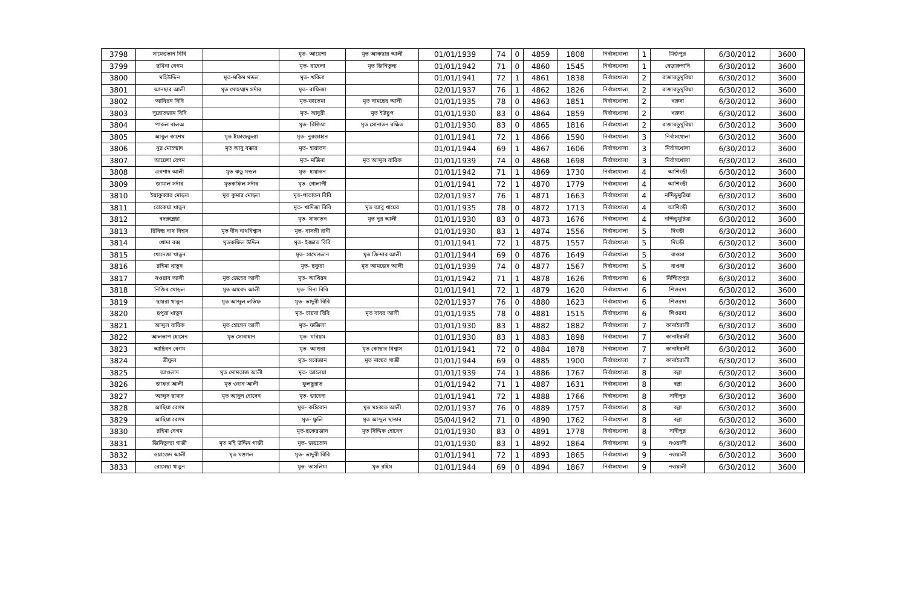| 3798 | সামেত্তভান বিবি | | মৃত- আয়েশা | মৃত আকছার আলী | 01/01/1939 | 74 | 0 | 4859 | 1808 | নির্বাসখোলা | 1 | মির্জপুর | 6/30/2012 | 3600 |
| 3799 | ছখিনা বেগম | | মৃত- রাহেলা | মৃত জিনিতুল্য | 01/01/1942 | 71 | 0 | 4860 | 1545 | নির্বাসখোলা | 1 | বেড়ারুপানি | 6/30/2012 | 3600 |
| 3800 | মহিউদ্দিন | মৃত-মকিম মন্ডল | মৃত- খবিলা | | 01/01/1941 | 72 | 1 | 4861 | 1838 | নির্বাসখোলা | 2 | রাজারডুমুরিয়া | 6/30/2012 | 3600 |
| 3801 | আনছার আলী | মৃত মোহম্মাদ সর্দার | মৃত- রাফিজা | | 02/01/1937 | 76 | 1 | 4862 | 1826 | নির্বাসখোলা | 2 | রাজারডুমুরিয়া | 6/30/2012 | 3600 |
| 3802 | আবিরন বিবি | | মৃত-ফাতেমা | মৃত সামছের আলী | 01/01/1935 | 78 | 0 | 4863 | 1851 | নির্বাসখোলা | 2 | খরুসা | 6/30/2012 | 3600 |
| 3803 | সুরোতজান বিবি | | মৃত- আদুরী | মৃত ইউছুপ | 01/01/1930 | 83 | 0 | 4864 | 1859 | নির্বাসখোলা | 2 | খরুসা | 6/30/2012 | 3600 |
| 3804 | পারুল বালঅ | | মৃত- রিজিয়া | মৃত সোনাতন রক্ষিত | 01/01/1930 | 83 | 0 | 4865 | 1816 | নির্বাসখোলা | 2 | রাজারডুমুরিয়া | 6/30/2012 | 3600 |
| 3805 | আবুল কাশেম | মৃত ইফাজতুল্যা | মৃত- নুরজাহান | | 01/01/1941 | 72 | 1 | 4866 | 1590 | নির্বাসখোলা | 3 | নির্বাসখোলা | 6/30/2012 | 3600 |
| 3806 | নুর মোহম্মাদ | মৃত আবু বক্কার | মৃত- হায়াতন | | 01/01/1944 | 69 | 1 | 4867 | 1606 | নির্বাসখোলা | 3 | নির্বাসখোলা | 6/30/2012 | 3600 |
| 3807 | আয়েশা বেগম | | মৃত- মর্জিনা | মৃত আব্দুল বারিক | 01/01/1939 | 74 | 0 | 4868 | 1698 | নির্বাসখোলা | 3 | নির্বাসখোলা | 6/30/2012 | 3600 |
| 3808 | এরশাদ আলী | মৃত ঝড়ু মন্ডল | মৃত- হায়াতন | | 01/01/1942 | 71 | 1 | 4869 | 1730 | নির্বাসখোলা | 4 | আশিংড়ী | 6/30/2012 | 3600 |
| 3809 | জামাল সর্দার | মৃতকফিল সর্দার | মৃত- গোলাপী | | 01/01/1941 | 72 | 1 | 4870 | 1779 | নির্বাসখোলা | 4 | আশিংড়ী | 6/30/2012 | 3600 |
| 3810 | ইয়াকুব্বার মোড়ল | মৃত কুমার মোড়ল | মৃত-পাতাতন বিবি | | 02/01/1937 | 76 | 1 | 4871 | 1663 | নির্বাসখোলা | 4 | নন্দিডুমুরিয়া | 6/30/2012 | 3600 |
| 3811 | রোকেয়া খাতুন | | মৃত- খাদিজা বিবি | মৃত আবু খায়ের | 01/01/1935 | 78 | 0 | 4872 | 1713 | নির্বাসখোলা | 4 | আশিংড়ী | 6/30/2012 | 3600 |
| 3812 | বদরুন্নেছা | | মৃত- সাফাতন | মৃত নুর আলী | 01/01/1930 | 83 | 0 | 4873 | 1676 | নির্বাসখোলা | 4 | নন্দিডুমুরিয়া | 6/30/2012 | 3600 |
| 3813 | রিবিন্দ্র নাথ বিশ্বস | মৃত দীন নাথবিশ্বাস | মৃত- বাসন্তী রানী | | 01/01/1930 | 83 | 1 | 4874 | 1556 | নির্বাসখোলা | 5 | দিঘড়ী | 6/30/2012 | 3600 |
| 3814 | খোদা বক্স | মৃতকফিল উদ্দিন | মৃত- ইজ্জাত বিবি | | 01/01/1941 | 72 | 1 | 4875 | 1557 | নির্বাসখোলা | 5 | দিঘড়ী | 6/30/2012 | 3600 |
| 3815 | খোদেজা খাতুন | | মৃত- সামেত্তভান | মৃত জিন্দার আলী | 01/01/1944 | 69 | 0 | 4876 | 1649 | নির্বাসখোলা | 5 | বাওসা | 6/30/2012 | 3600 |
| 3816 | রহিমা খাতুন | | মৃত- ছফুরা | মৃত আমজেদ আলী | 01/01/1939 | 74 | 0 | 4877 | 1567 | নির্বাসখোলা | 5 | বাওসা | 6/30/2012 | 3600 |
| 3817 | নওয়াব আলী | মৃত জেহের আলী | মৃত- আখিরন | | 01/01/1942 | 71 | 1 | 4878 | 1626 | নির্বাসখোলা | 6 | নিশ্চিন্তপুর | 6/30/2012 | 3600 |
| 3818 | নিজির মোড়ল | মৃত আবেদ আলী | মৃত- মিনা বিবি | | 01/01/1941 | 72 | 1 | 4879 | 1620 | নির্বাসখোলা | 6 | শিওরদা | 6/30/2012 | 3600 |
| 3819 | ছায়রা খাতুন | মৃত আব্দুল লতিফ | মৃত- ভাদুরী বিবি | | 02/01/1937 | 76 | 0 | 4880 | 1623 | নির্বাসখোলা | 6 | শিওরদা | 6/30/2012 | 3600 |
| 3820 | ছপুরা খাতুন | | মৃত- চায়না বিবি | মৃত বাবর আলী | 01/01/1935 | 78 | 0 | 4881 | 1515 | নির্বাসখোলা | 6 | শিওরদা | 6/30/2012 | 3600 |
| 3821 | আব্দুল বারিক | মৃত হোসেন আলী | মৃত- ফজিলা | | 01/01/1930 | 83 | 1 | 4882 | 1882 | নির্বাসখোলা | 7 | কানাইরালী | 6/30/2012 | 3600 |
| 3822 | আলতাপ হোসেন | মৃত সোবাহান | মৃত- মরিয়ম | | 01/01/1930 | 83 | 1 | 4883 | 1898 | নির্বাসখোলা | 7 | কানাইরালী | 6/30/2012 | 3600 |
| 3823 | আছিরন বেগম | | মৃত- আশুরা | মৃত কোছার বিশ্বাস | 01/01/1941 | 72 | 0 | 4884 | 1878 | নির্বাসখোলা | 7 | কানাইরালী | 6/30/2012 | 3600 |
| 3824 | ত্রীফুল | | মৃত- সবেজান | মৃত নাছের গাজী | 01/01/1944 | 69 | 0 | 4885 | 1900 | নির্বাসখোলা | 7 | কানাইরালী | 6/30/2012 | 3600 |
| 3825 | আওলাদ | মৃত মোমতাজ আলী | মৃত- আলেয়া | | 01/01/1939 | 74 | 1 | 4886 | 1767 | নির্বাসখোলা | 8 | বল্লা | 6/30/2012 | 3600 |
| 3826 | জাফর আলী | মৃত ওহাব আলী | ফুলছুরাত | | 01/01/1942 | 71 | 1 | 4887 | 1631 | নির্বাসখোলা | 8 | বল্লা | 6/30/2012 | 3600 |
| 3827 | আব্দুস ছামাদ | মৃত আবুল হোসেন | মৃত- জাহেদা | | 01/01/1941 | 72 | 1 | 4888 | 1766 | নির্বাসখোলা | 8 | সাদীপুর | 6/30/2012 | 3600 |
| 3828 | আছিয়া বেগম | | মৃত- কহিরোন | মৃত মহব্বত আলী | 02/01/1937 | 76 | 0 | 4889 | 1757 | নির্বাসখোলা | 8 | বল্লা | 6/30/2012 | 3600 |
| 3829 | আছিয়া বেগম | | মৃত- ফুলি | মৃত আব্দুল ছাত্তার | 05/04/1942 | 71 | 0 | 4890 | 1762 | নির্বাসখোলা | 8 | বল্লা | 6/30/2012 | 3600 |
| 3830 | রহিমা বেগম | | মৃত-ছকেরজান | মৃত সিদ্দিক হোসেন | 01/01/1930 | 83 | 0 | 4891 | 1778 | নির্বাসখোলা | 8 | সাদীপুর | 6/30/2012 | 3600 |
| 3831 | জিনিতুল্যা গাজী | মৃত মহি উদ্দিন গাজী | মৃত- জয়তোন | | 01/01/1930 | 83 | 1 | 4892 | 1864 | নির্বাসখোলা | 9 | নওয়ালী | 6/30/2012 | 3600 |
| 3832 | ওয়াজেদ আলী | মৃত মঙগল | মৃত- ভাদুরী বিবি | | 01/01/1941 | 72 | 1 | 4893 | 1865 | নির্বাসখোলা | 9 | নওয়ালী | 6/30/2012 | 3600 |
| 3833 | রোমেছা খাতুন | | মৃত- তাসলিমা | মৃত রহিম | 01/01/1944 | 69 | 0 | 4894 | 1867 | নির্বাসখোলা | 9 | নওয়ালী | 6/30/2012 | 3600 |